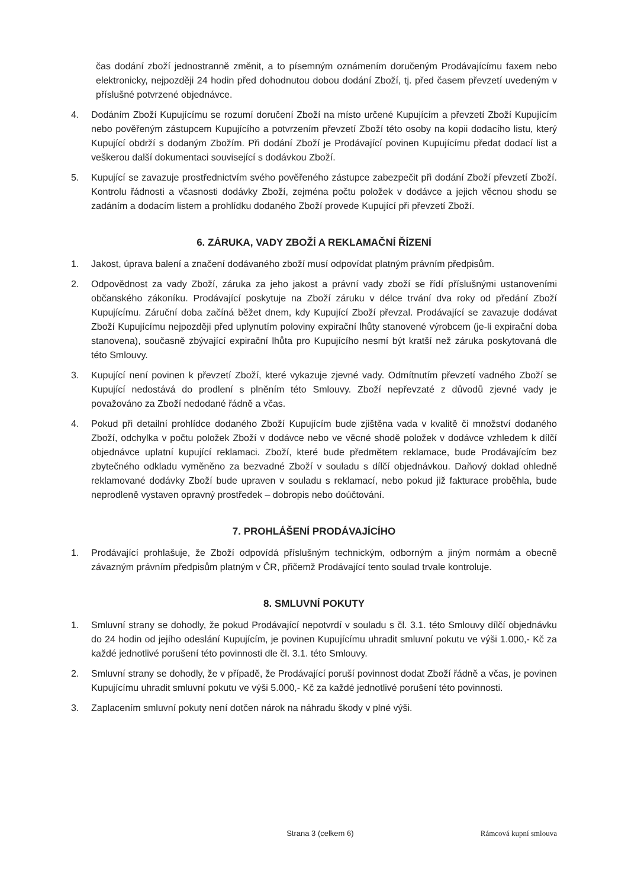čas dodání zboží jednostranně změnit, a to písemným oznámením doručeným Prodávajícímu faxem nebo elektronicky, nejpozději 24 hodin před dohodnutou dobou dodání Zboží, tj. před časem převzetí uvedeným v příslušné potvrzené objednávce.
4. Dodáním Zboží Kupujícímu se rozumí doručení Zboží na místo určené Kupujícím a převzetí Zboží Kupujícím nebo pověřeným zástupcem Kupujícího a potvrzením převzetí Zboží této osoby na kopii dodacího listu, který Kupující obdrží s dodaným Zbožím. Při dodání Zboží je Prodávající povinen Kupujícímu předat dodací list a veškerou další dokumentaci související s dodávkou Zboží.
5. Kupující se zavazuje prostřednictvím svého pověřeného zástupce zabezpečit při dodání Zboží převzetí Zboží. Kontrolu řádnosti a včasnosti dodávky Zboží, zejména počtu položek v dodávce a jejich věcnou shodu se zadáním a dodacím listem a prohlídku dodaného Zboží provede Kupující při převzetí Zboží.
6. ZÁRUKA, VADY ZBOŽÍ A REKLAMAČNÍ ŘÍZENÍ
1. Jakost, úprava balení a značení dodávaného zboží musí odpovídat platným právním předpisům.
2. Odpovědnost za vady Zboží, záruka za jeho jakost a právní vady zboží se řídí příslušnými ustanoveními občanského zákoníku. Prodávající poskytuje na Zboží záruku v délce trvání dva roky od předání Zboží Kupujícímu. Záruční doba začíná běžet dnem, kdy Kupující Zboží převzal. Prodávající se zavazuje dodávat Zboží Kupujícímu nejpozději před uplynutím poloviny expirační lhůty stanovené výrobcem (je-li expirační doba stanovena), současně zbývající expirační lhůta pro Kupujícího nesmí být kratší než záruka poskytovaná dle této Smlouvy.
3. Kupující není povinen k převzetí Zboží, které vykazuje zjevné vady. Odmítnutím převzetí vadného Zboží se Kupující nedostává do prodlení s plněním této Smlouvy. Zboží nepřevzaté z důvodů zjevné vady je považováno za Zboží nedodané řádně a včas.
4. Pokud při detailní prohlídce dodaného Zboží Kupujícím bude zjištěna vada v kvalitě či množství dodaného Zboží, odchylka v počtu položek Zboží v dodávce nebo ve věcné shodě položek v dodávce vzhledem k dílčí objednávce uplatní kupující reklamaci. Zboží, které bude předmětem reklamace, bude Prodávajícím bez zbytečného odkladu vyměněno za bezvadné Zboží v souladu s dílčí objednávkou. Daňový doklad ohledně reklamované dodávky Zboží bude upraven v souladu s reklamací, nebo pokud již fakturace proběhla, bude neprodleně vystaven opravný prostředek – dobropis nebo doúčtování.
7. PROHLÁŠENÍ PRODÁVAJÍCÍHO
1. Prodávající prohlašuje, že Zboží odpovídá příslušným technickým, odborným a jiným normám a obecně závazným právním předpisům platným v ČR, přičemž Prodávající tento soulad trvale kontroluje.
8. SMLUVNÍ POKUTY
1. Smluvní strany se dohodly, že pokud Prodávající nepotvrdí v souladu s čl. 3.1. této Smlouvy dílčí objednávku do 24 hodin od jejího odeslání Kupujícím, je povinen Kupujícímu uhradit smluvní pokutu ve výši 1.000,- Kč za každé jednotlivé porušení této povinnosti dle čl. 3.1. této Smlouvy.
2. Smluvní strany se dohodly, že v případě, že Prodávající poruší povinnost dodat Zboží řádně a včas, je povinen Kupujícímu uhradit smluvní pokutu ve výši 5.000,- Kč za každé jednotlivé porušení této povinnosti.
3. Zaplacením smluvní pokuty není dotčen nárok na náhradu škody v plné výši.
Strana 3 (celkem 6) Rámcová kupní smlouva